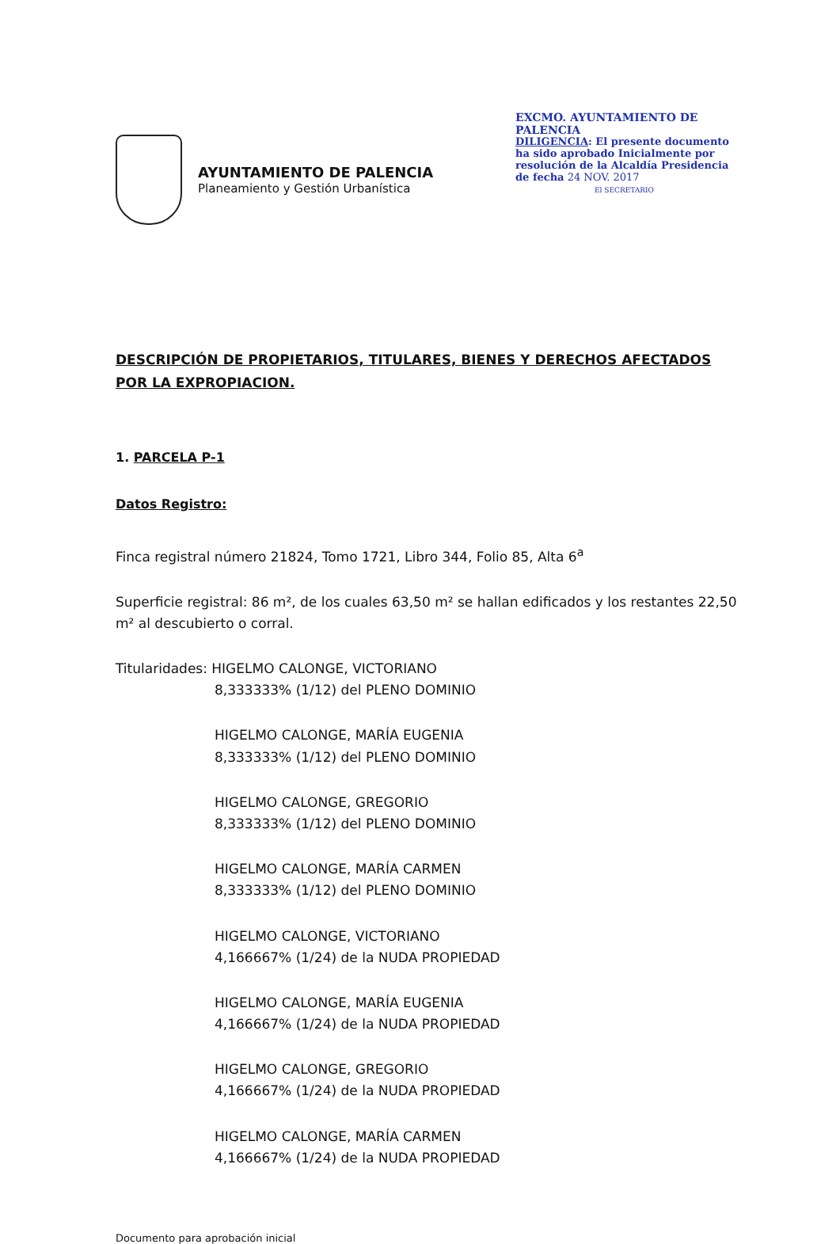AYUNTAMIENTO DE PALENCIA
Planeamiento y Gestión Urbanística
EXCMO. AYUNTAMIENTO DE PALENCIA
DILIGENCIA: El presente documento ha sido aprobado Inicialmente por resolución de la Alcaldía Presidencia de fecha 24 NOV. 2017
El SECRETARIO
DESCRIPCIÓN DE PROPIETARIOS, TITULARES, BIENES Y DERECHOS AFECTADOS POR LA EXPROPIACION.
1. PARCELA P-1
Datos Registro:
Finca registral número 21824, Tomo 1721, Libro 344, Folio 85, Alta 6<sup>a</sup>
Superficie registral: 86 m², de los cuales 63,50 m² se hallan edificados y los restantes 22,50 m² al descubierto o corral.
Titularidades: HIGELMO CALONGE, VICTORIANO
8,333333% (1/12) del PLENO DOMINIO
HIGELMO CALONGE, MARÍA EUGENIA
8,333333% (1/12) del PLENO DOMINIO
HIGELMO CALONGE, GREGORIO
8,333333% (1/12) del PLENO DOMINIO
HIGELMO CALONGE, MARÍA CARMEN
8,333333% (1/12) del PLENO DOMINIO
HIGELMO CALONGE, VICTORIANO
4,166667% (1/24) de la NUDA PROPIEDAD
HIGELMO CALONGE, MARÍA EUGENIA
4,166667% (1/24) de la NUDA PROPIEDAD
HIGELMO CALONGE, GREGORIO
4,166667% (1/24) de la NUDA PROPIEDAD
HIGELMO CALONGE, MARÍA CARMEN
4,166667% (1/24) de la NUDA PROPIEDAD
Documento para aprobación inicial